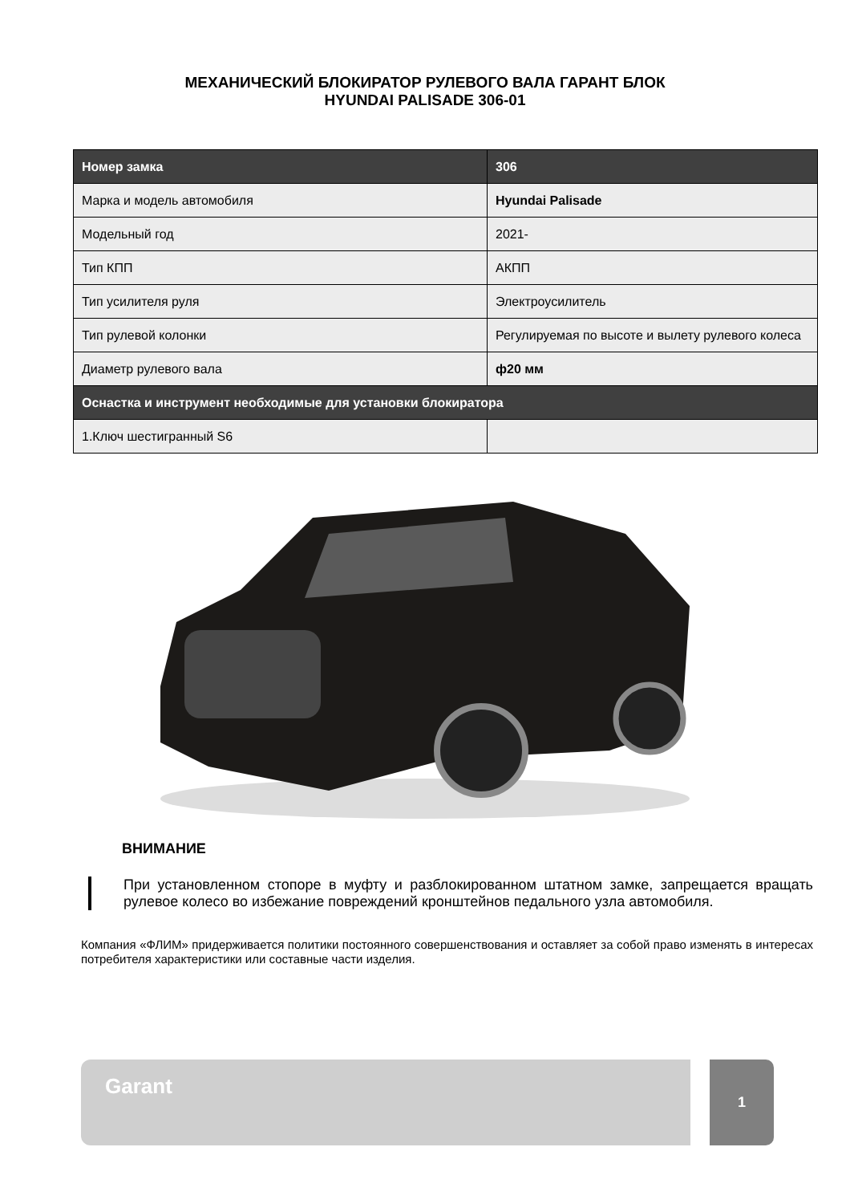МЕХАНИЧЕСКИЙ БЛОКИРАТОР РУЛЕВОГО ВАЛА ГАРАНТ БЛОК
HYUNDAI PALISADE 306-01
| Номер замка | 306 |
| --- | --- |
| Марка и модель автомобиля | Hyundai Palisade |
| Модельный год | 2021- |
| Тип КПП | АКПП |
| Тип усилителя руля | Электроусилитель |
| Тип рулевой колонки | Регулируемая по высоте и вылету рулевого колеса |
| Диаметр рулевого вала | ф20 мм |
| Оснастка и инструмент необходимые для установки блокиратора | |
| 1.Ключ шестигранный S6 | |
ВНИМАНИЕ
При установленном стопоре в муфту и разблокированном штатном замке, запрещается вращать рулевое колесо во избежание повреждений кронштейнов педального узла автомобиля.
Компания «ФЛИМ» придерживается политики постоянного совершенствования и оставляет за собой право изменять в интересах потребителя характеристики или составные части изделия.
Garant 1